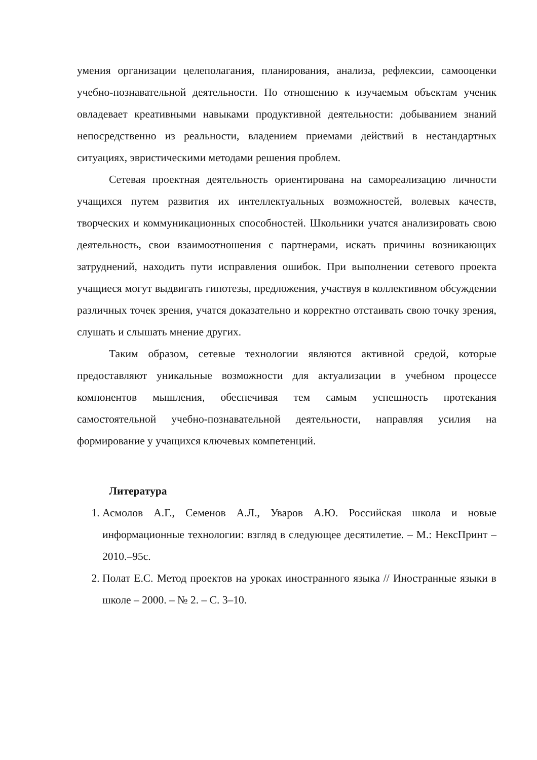умения организации целеполагания, планирования, анализа, рефлексии, самооценки учебно-познавательной деятельности. По отношению к изучаемым объектам ученик овладевает креативными навыками продуктивной деятельности: добыванием знаний непосредственно из реальности, владением приемами действий в нестандартных ситуациях, эвристическими методами решения проблем.
Сетевая проектная деятельность ориентирована на самореализацию личности учащихся путем развития их интеллектуальных возможностей, волевых качеств, творческих и коммуникационных способностей. Школьники учатся анализировать свою деятельность, свои взаимоотношения с партнерами, искать причины возникающих затруднений, находить пути исправления ошибок. При выполнении сетевого проекта учащиеся могут выдвигать гипотезы, предложения, участвуя в коллективном обсуждении различных точек зрения, учатся доказательно и корректно отстаивать свою точку зрения, слушать и слышать мнение других.
Таким образом, сетевые технологии являются активной средой, которые предоставляют уникальные возможности для актуализации в учебном процессе компонентов мышления, обеспечивая тем самым успешность протекания самостоятельной учебно-познавательной деятельности, направляя усилия на формирование у учащихся ключевых компетенций.
Литература
1. Асмолов А.Г., Семенов А.Л., Уваров А.Ю. Российская школа и новые информационные технологии: взгляд в следующее десятилетие. – М.: НексПринт – 2010.–95с.
2. Полат Е.С. Метод проектов на уроках иностранного языка // Иностранные языки в школе – 2000. – № 2. – С. 3–10.